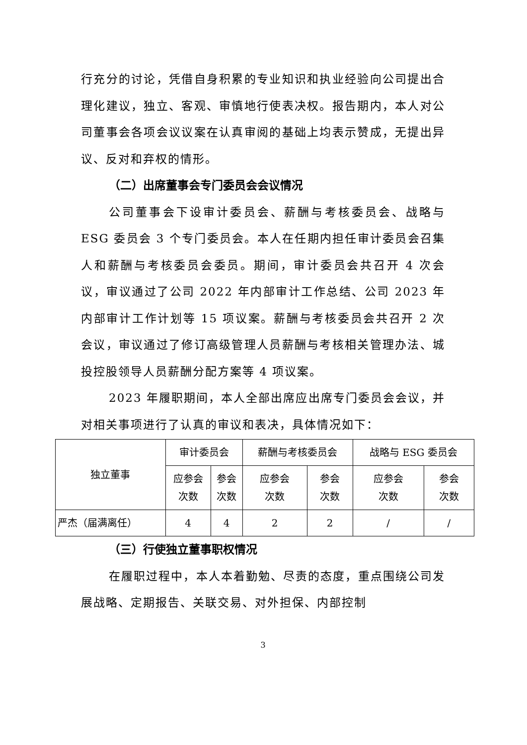行充分的讨论，凭借自身积累的专业知识和执业经验向公司提出合理化建议，独立、客观、审慎地行使表决权。报告期内，本人对公司董事会各项会议议案在认真审阅的基础上均表示赞成，无提出异议、反对和弃权的情形。
（二）出席董事会专门委员会会议情况
公司董事会下设审计委员会、薪酬与考核委员会、战略与 ESG 委员会 3 个专门委员会。本人在任期内担任审计委员会召集人和薪酬与考核委员会委员。期间，审计委员会共召开 4 次会议，审议通过了公司 2022 年内部审计工作总结、公司 2023 年内部审计工作计划等 15 项议案。薪酬与考核委员会共召开 2 次会议，审议通过了修订高级管理人员薪酬与考核相关管理办法、城投控股领导人员薪酬分配方案等 4 项议案。
2023 年履职期间，本人全部出席应出席专门委员会会议，并对相关事项进行了认真的审议和表决，具体情况如下：
| 独立董事 | 审计委员会 | | 薪酬与考核委员会 | | 战略与 ESG 委员会 | |
| | 应参会 次数 | 参会 次数 | 应参会 次数 | 参会 次数 | 应参会 次数 | 参会 次数 |
| 严杰（届满离任） | 4 | 4 | 2 | 2 | / | / |
（三）行使独立董事职权情况
在履职过程中，本人本着勤勉、尽责的态度，重点围绕公司发展战略、定期报告、关联交易、对外担保、内部控制
3